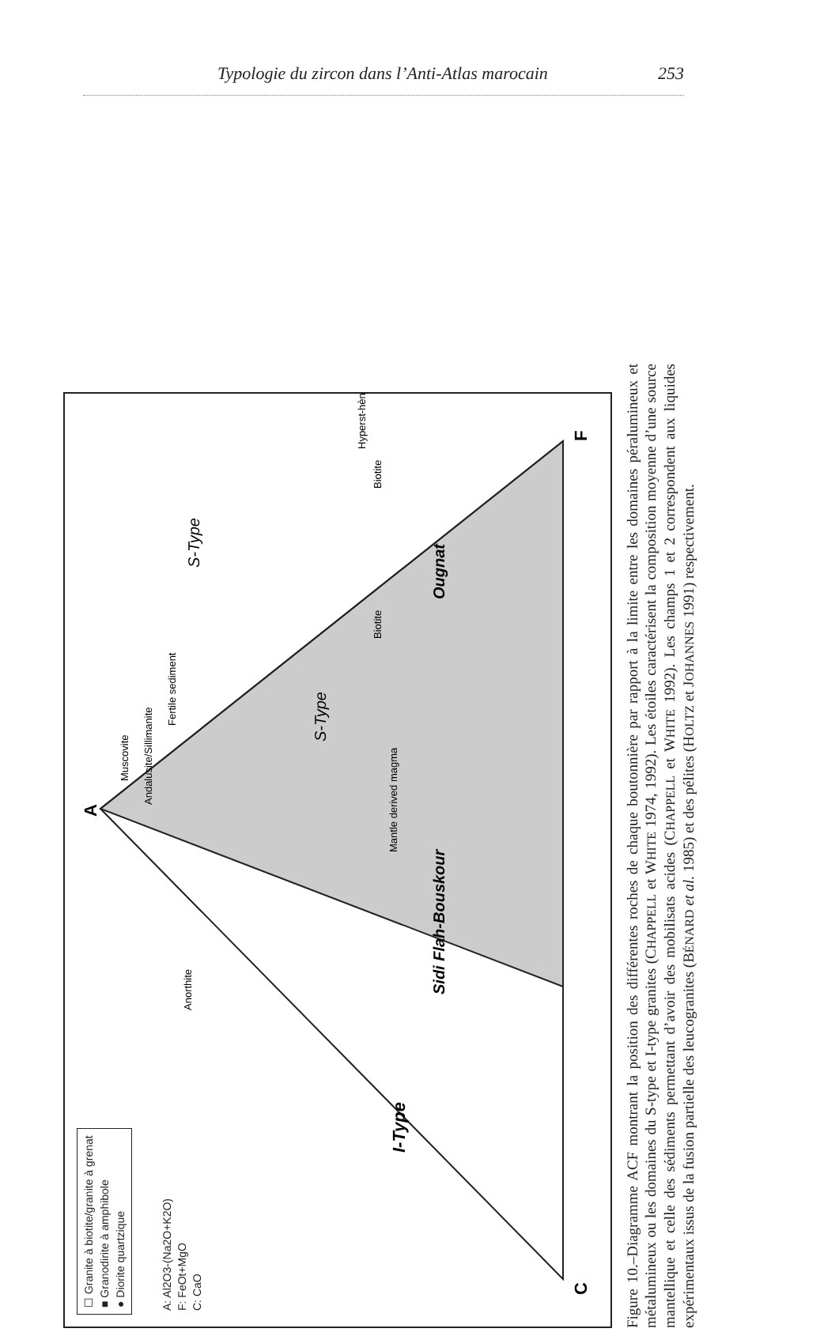Typologie du zircon dans l’Anti-Atlas marocain 253
☐ Granite à biotite/granite à grenat
■ Granodirite à amphibole
● Diorite quartzique
A: Al2O3-(Na2O+K2O)
F: FeOt+MgO
C: CaO
C
A
F
I-Type
Sidi Flah-Bouskour
Ougnat
S-Type
S-Type
Anorthite
Muscovite
Andalusite/Sillimanite
Fertile sediment
Mantle derived magma
Biotite
Biotite
Hyperst-hène
Figure 10.–Diagramme ACF montrant la position des différentes roches de chaque boutonnière par rapport à la limite entre les domaines péralumineux et métalumineux ou les domaines du S-type et I-type granites (CHAPPELL et WHITE 1974, 1992). Les étoiles caractérisent la composition moyenne d’une source mantellique et celle des sédiments permettant d’avoir des mobilisats acides (CHAPPELL et WHITE 1992). Les champs 1 et 2 correspondent aux liquides expérimentaux issus de la fusion partielle des leucogranites (BÉNARD et al. 1985) et des pélites (HOLTZ et JOHANNES 1991) respectivement.